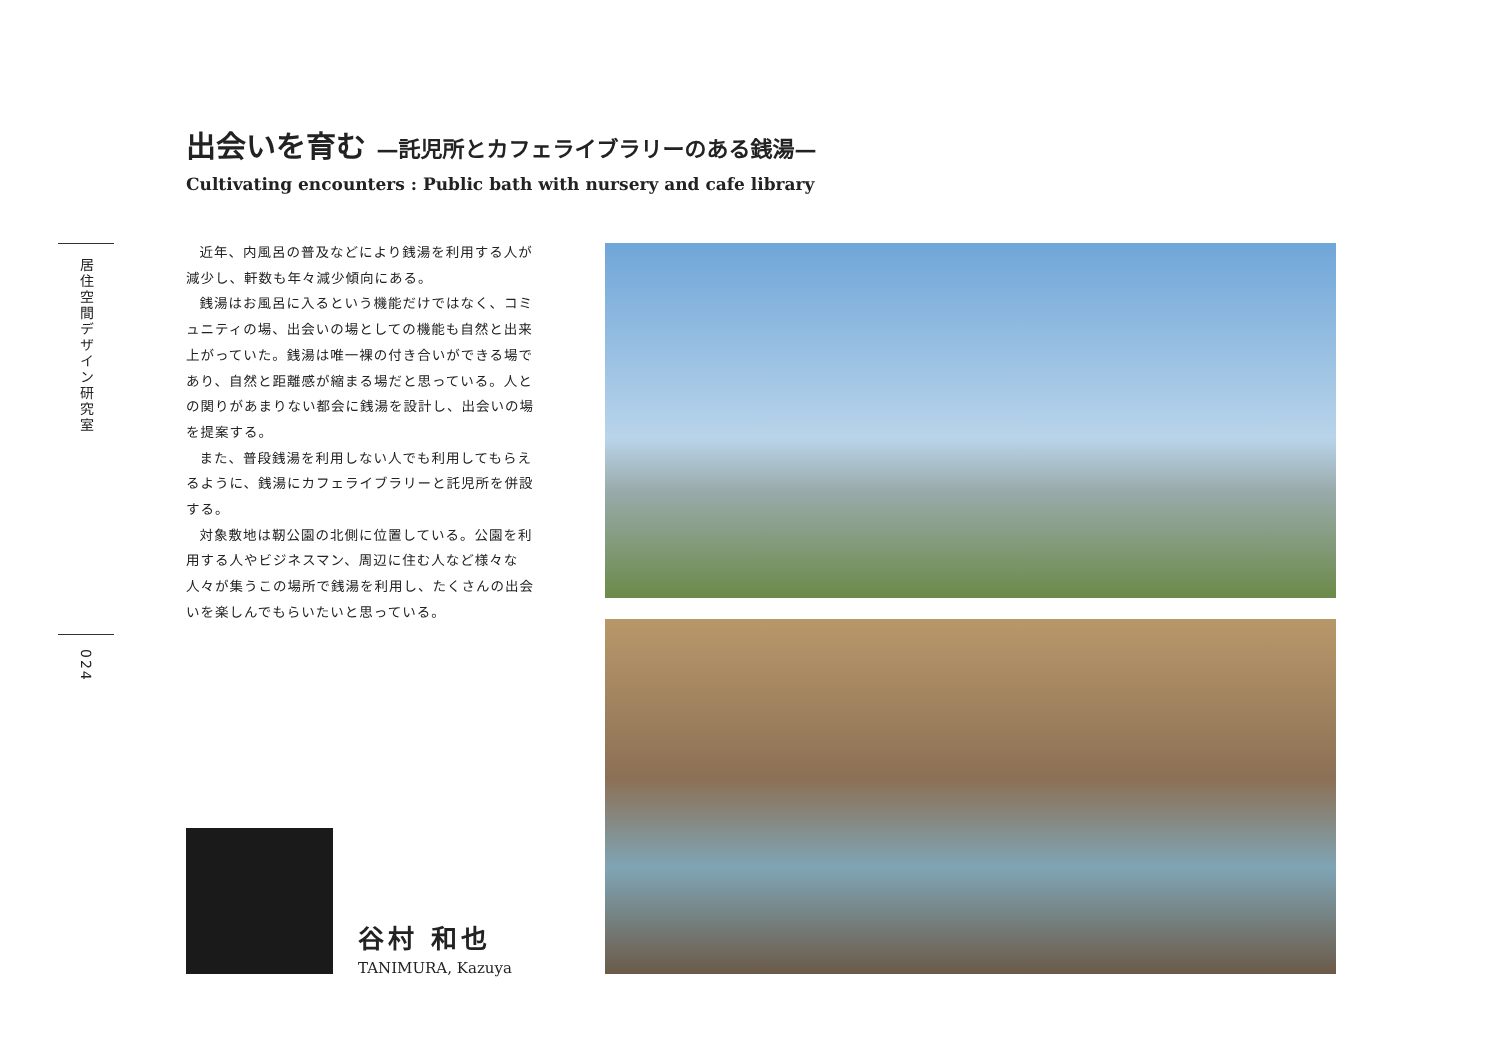出会いを育む —託児所とカフェライブラリーのある銭湯—
Cultivating encounters : Public bath with nursery and cafe library
居住空間デザイン研究室
024
近年、内風呂の普及などにより銭湯を利用する人が減少し、軒数も年々減少傾向にある。
銭湯はお風呂に入るという機能だけではなく、コミュニティの場、出会いの場としての機能も自然と出来上がっていた。銭湯は唯一裸の付き合いができる場であり、自然と距離感が縮まる場だと思っている。人との関りがあまりない都会に銭湯を設計し、出会いの場を提案する。
また、普段銭湯を利用しない人でも利用してもらえるように、銭湯にカフェライブラリーと託児所を併設する。
対象敷地は靭公園の北側に位置している。公園を利用する人やビジネスマン、周辺に住む人など様々な人々が集うこの場所で銭湯を利用し、たくさんの出会いを楽しんでもらいたいと思っている。
谷村 和也
TANIMURA, Kazuya